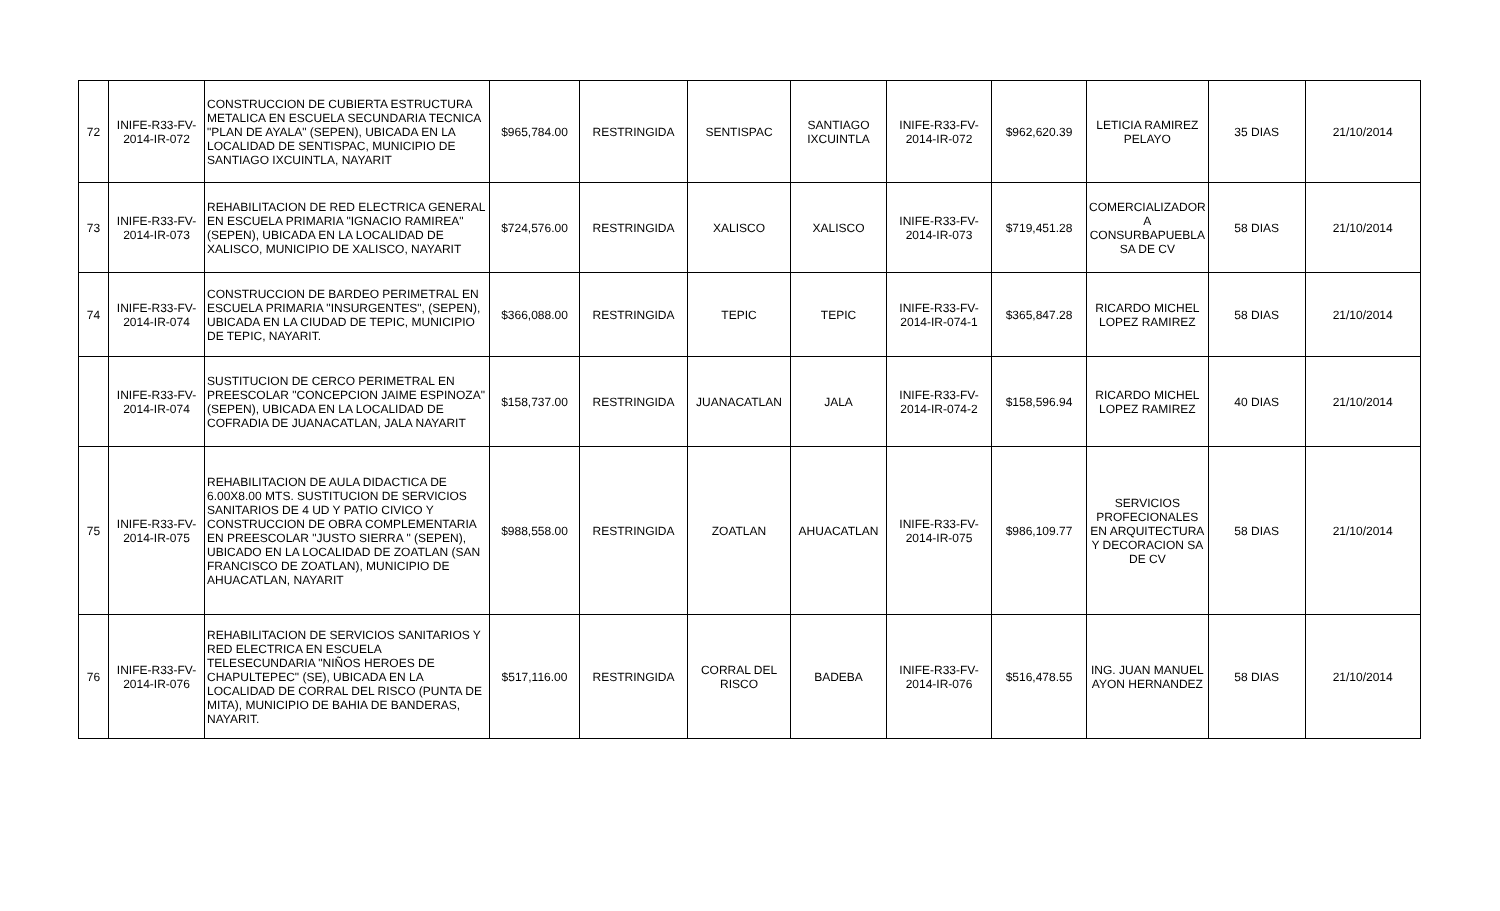| 72 | INIFE-R33-FV-2014-IR-072 | CONSTRUCCION DE CUBIERTA ESTRUCTURA METALICA EN ESCUELA SECUNDARIA TECNICA "PLAN DE AYALA" (SEPEN), UBICADA EN LA LOCALIDAD DE SENTISPAC, MUNICIPIO DE SANTIAGO IXCUINTLA, NAYARIT | $965,784.00 | RESTRINGIDA | SENTISPAC | SANTIAGO IXCUINTLA | INIFE-R33-FV-2014-IR-072 | $962,620.39 | LETICIA RAMIREZ PELAYO | 35 DIAS | 21/10/2014 |
| 73 | INIFE-R33-FV-2014-IR-073 | REHABILITACION DE RED ELECTRICA GENERAL EN ESCUELA PRIMARIA "IGNACIO RAMIREA" (SEPEN), UBICADA EN LA LOCALIDAD DE XALISCO, MUNICIPIO DE XALISCO, NAYARIT | $724,576.00 | RESTRINGIDA | XALISCO | XALISCO | INIFE-R33-FV-2014-IR-073 | $719,451.28 | COMERCIALIZADOR A CONSURBAPUEBLA SA DE CV | 58 DIAS | 21/10/2014 |
| 74 | INIFE-R33-FV-2014-IR-074 | CONSTRUCCION DE BARDEO PERIMETRAL EN ESCUELA PRIMARIA "INSURGENTES", (SEPEN), UBICADA EN LA CIUDAD DE TEPIC, MUNICIPIO DE TEPIC, NAYARIT. | $366,088.00 | RESTRINGIDA | TEPIC | TEPIC | INIFE-R33-FV-2014-IR-074-1 | $365,847.28 | RICARDO MICHEL LOPEZ RAMIREZ | 58 DIAS | 21/10/2014 |
| | INIFE-R33-FV-2014-IR-074 | SUSTITUCION DE CERCO PERIMETRAL EN PREESCOLAR "CONCEPCION JAIME ESPINOZA" (SEPEN), UBICADA EN LA LOCALIDAD DE COFRADIA DE JUANACATLAN, JALA NAYARIT | $158,737.00 | RESTRINGIDA | JUANACATLAN | JALA | INIFE-R33-FV-2014-IR-074-2 | $158,596.94 | RICARDO MICHEL LOPEZ RAMIREZ | 40 DIAS | 21/10/2014 |
| 75 | INIFE-R33-FV-2014-IR-075 | REHABILITACION DE AULA DIDACTICA DE 6.00X8.00 MTS. SUSTITUCION DE SERVICIOS SANITARIOS DE 4 UD Y PATIO CIVICO Y CONSTRUCCION DE OBRA COMPLEMENTARIA EN PREESCOLAR "JUSTO SIERRA " (SEPEN), UBICADO EN LA LOCALIDAD DE ZOATLAN (SAN FRANCISCO DE ZOATLAN), MUNICIPIO DE AHUACATLAN, NAYARIT | $988,558.00 | RESTRINGIDA | ZOATLAN | AHUACATLAN | INIFE-R33-FV-2014-IR-075 | $986,109.77 | SERVICIOS PROFECIONALES EN ARQUITECTURA Y DECORACION SA DE CV | 58 DIAS | 21/10/2014 |
| 76 | INIFE-R33-FV-2014-IR-076 | REHABILITACION DE SERVICIOS SANITARIOS Y RED ELECTRICA EN ESCUELA TELESECUNDARIA "NIÑOS HEROES DE CHAPULTEPEC" (SE), UBICADA EN LA LOCALIDAD DE CORRAL DEL RISCO (PUNTA DE MITA), MUNICIPIO DE BAHIA DE BANDERAS, NAYARIT. | $517,116.00 | RESTRINGIDA | CORRAL DEL RISCO | BADEBA | INIFE-R33-FV-2014-IR-076 | $516,478.55 | ING. JUAN MANUEL AYON HERNANDEZ | 58 DIAS | 21/10/2014 |